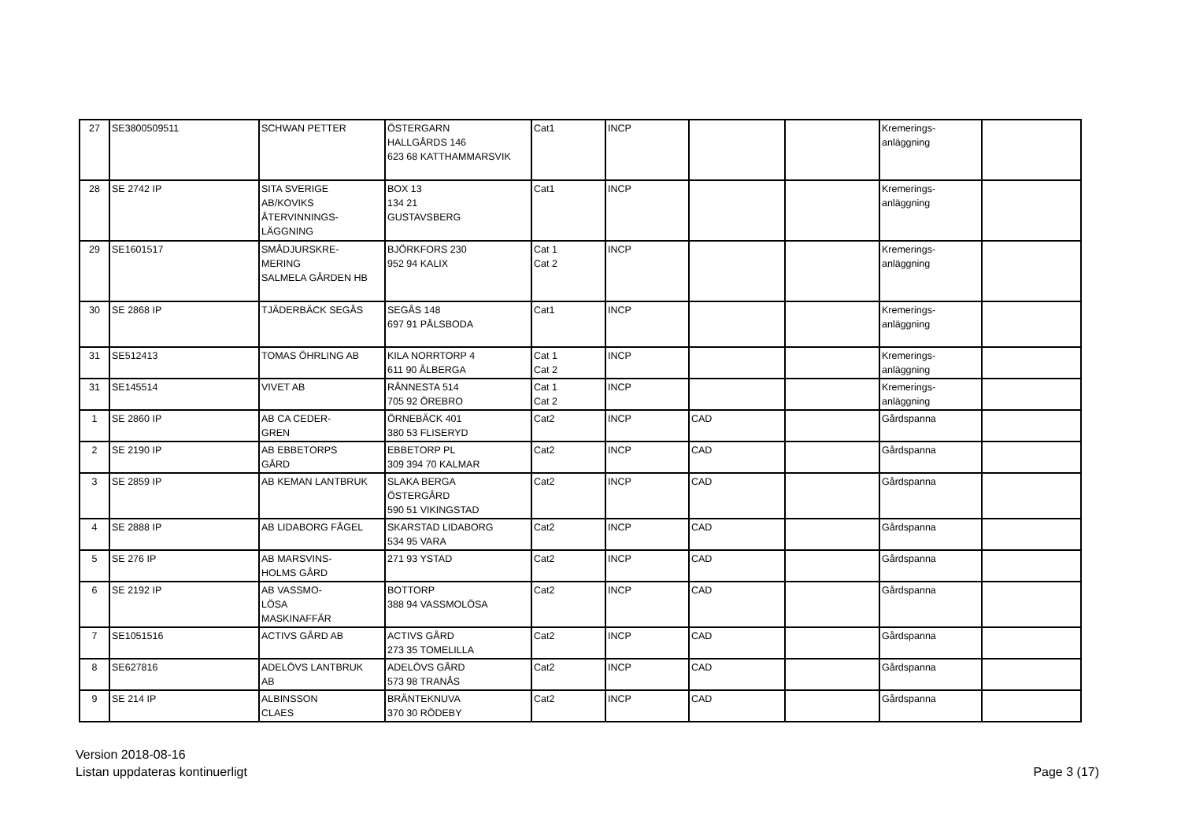| 27 | SE3800509511 | SCHWAN PETTER | ÖSTERGARN HALLGÅRDS 146 623 68 KATTHAMMARSVIK | Cat1 | INCP | | | Kremerings- anläggning | |
| 28 | SE 2742 IP | SITA SVERIGE AB/KOVIKS ÅTERVINNINGS- LÄGGNING | BOX 13 134 21 GUSTAVSBERG | Cat1 | INCP | | | Kremerings- anläggning | |
| 29 | SE1601517 | SMÅDJURSKRE- MERING SALMELA GÅRDEN HB | BJÖRKFORS 230 952 94 KALIX | Cat 1 Cat 2 | INCP | | | Kremerings- anläggning | |
| 30 | SE 2868 IP | TJÄDERBÄCK SEGÅS | SEGÅS 148 697 91 PÅLSBODA | Cat1 | INCP | | | Kremerings- anläggning | |
| 31 | SE512413 | TOMAS ÖHRLING AB | KILA NORRTORP 4 611 90 ÅLBERGA | Cat 1 Cat 2 | INCP | | | Kremerings- anläggning | |
| 31 | SE145514 | VIVET AB | RÅNNESTA 514 705 92 ÖREBRO | Cat 1 Cat 2 | INCP | | | Kremerings- anläggning | |
| 1 | SE 2860 IP | AB CA CEDER- GREN | ÖRNEBÄCK 401 380 53 FLISERYD | Cat2 | INCP | CAD | | Gårdspanna | |
| 2 | SE 2190 IP | AB EBBETORPS GÅRD | EBBETORP PL 309 394 70 KALMAR | Cat2 | INCP | CAD | | Gårdspanna | |
| 3 | SE 2859 IP | AB KEMAN LANTBRUK | SLAKA BERGA ÖSTERGÅRD 590 51 VIKINGSTAD | Cat2 | INCP | CAD | | Gårdspanna | |
| 4 | SE 2888 IP | AB LIDABORG FÅGEL | SKARSTAD LIDABORG 534 95 VARA | Cat2 | INCP | CAD | | Gårdspanna | |
| 5 | SE 276 IP | AB MARSVINS- HOLMS GÅRD | 271 93 YSTAD | Cat2 | INCP | CAD | | Gårdspanna | |
| 6 | SE 2192 IP | AB VASSMO- LÖSA MASKINAFFÄR | BOTTORP 388 94 VASSMOLÖSA | Cat2 | INCP | CAD | | Gårdspanna | |
| 7 | SE1051516 | ACTIVS GÅRD AB | ACTIVS GÅRD 273 35 TOMELILLA | Cat2 | INCP | CAD | | Gårdspanna | |
| 8 | SE627816 | ADELÖVS LANTBRUK AB | ADELÖVS GÅRD 573 98 TRANÅS | Cat2 | INCP | CAD | | Gårdspanna | |
| 9 | SE 214 IP | ALBINSSON CLAES | BRÄNTEKNUVA 370 30 RÖDEBY | Cat2 | INCP | CAD | | Gårdspanna | |
Version 2018-08-16
Listan uppdateras kontinuerligt
Page 3 (17)